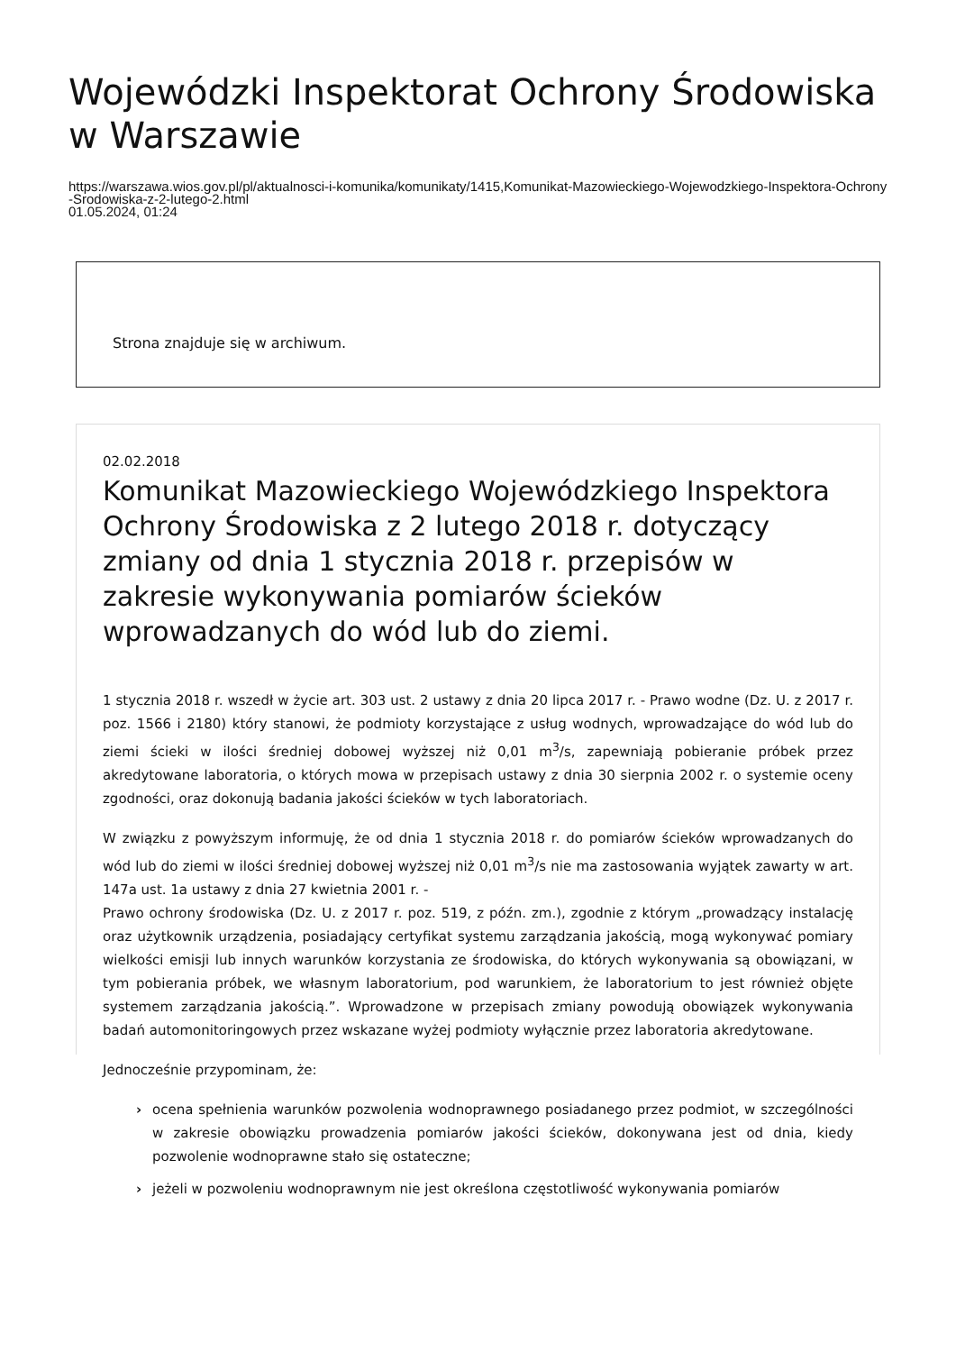Wojewódzki Inspektorat Ochrony Środowiska w Warszawie
https://warszawa.wios.gov.pl/pl/aktualnosci-i-komunika/komunikaty/1415,Komunikat-Mazowieckiego-Wojewodzkiego-Inspektora-Ochrony-Srodowiska-z-2-lutego-2.html
01.05.2024, 01:24
Strona znajduje się w archiwum.
02.02.2018
Komunikat Mazowieckiego Wojewódzkiego Inspektora Ochrony Środowiska z 2 lutego 2018 r. dotyczący zmiany od dnia 1 stycznia 2018 r. przepisów w zakresie wykonywania pomiarów ścieków wprowadzanych do wód lub do ziemi.
1 stycznia 2018 r. wszedł w życie art. 303 ust. 2 ustawy z dnia 20 lipca 2017 r. - Prawo wodne (Dz. U. z 2017 r. poz. 1566 i 2180) który stanowi, że podmioty korzystające z usług wodnych, wprowadzające do wód lub do ziemi ścieki w ilości średniej dobowej wyższej niż 0,01 m<sup>3</sup>/s, zapewniają pobieranie próbek przez akredytowane laboratoria, o których mowa w przepisach ustawy z dnia 30 sierpnia 2002 r. o systemie oceny zgodności, oraz dokonują badania jakości ścieków w tych laboratoriach.
W związku z powyższym informuję, że od dnia 1 stycznia 2018 r. do pomiarów ścieków wprowadzanych do wód lub do ziemi w ilości średniej dobowej wyższej niż 0,01 m<sup>3</sup>/s nie ma zastosowania wyjątek zawarty w art. 147a ust. 1a ustawy z dnia 27 kwietnia 2001 r. -
Prawo ochrony środowiska (Dz. U. z 2017 r. poz. 519, z późn. zm.), zgodnie z którym „prowadzący instalację oraz użytkownik urządzenia, posiadający certyfikat systemu zarządzania jakością, mogą wykonywać pomiary wielkości emisji lub innych warunków korzystania ze środowiska, do których wykonywania są obowiązani, w tym pobierania próbek, we własnym laboratorium, pod warunkiem, że laboratorium to jest również objęte systemem zarządzania jakością.”. Wprowadzone w przepisach zmiany powodują obowiązek wykonywania badań automonitoringowych przez wskazane wyżej podmioty wyłącznie przez laboratoria akredytowane.
Jednocześnie przypominam, że:
› ocena spełnienia warunków pozwolenia wodnoprawnego posiadanego przez podmiot, w szczególności w zakresie obowiązku prowadzenia pomiarów jakości ścieków, dokonywana jest od dnia, kiedy pozwolenie wodnoprawne stało się ostateczne;
› jeżeli w pozwoleniu wodnoprawnym nie jest określona częstotliwość wykonywania pomiarów